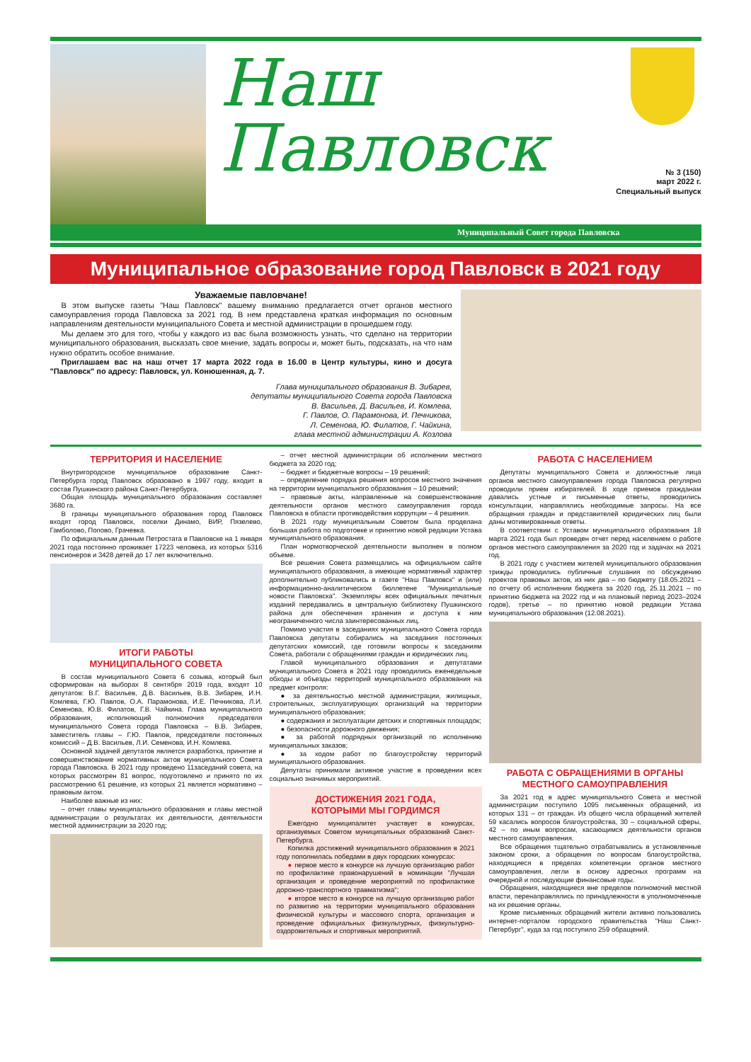Наш
Павловск
№ 3 (150)
март 2022 г.
Специальный выпуск
Муниципальный Совет города Павловска
Муниципальное образование город Павловск в 2021 году
Уважаемые павловчане!
В этом выпуске газеты "Наш Павловск" вашему вниманию предлагается отчет органов местного самоуправления города Павловска за 2021 год. В нем представлена краткая информация по основным направлениям деятельности муниципального Совета и местной администрации в прошедшем году.
Мы делаем это для того, чтобы у каждого из вас была возможность узнать, что сделано на территории муниципального образования, высказать свое мнение, задать вопросы и, может быть, подсказать, на что нам нужно обратить особое внимание.
Приглашаем вас на наш отчет 17 марта 2022 года в 16.00 в Центр культуры, кино и досуга "Павловск" по адресу: Павловск, ул. Конюшенная, д. 7.
Глава муниципального образования В. Зибарев,
депутаты муниципального Совета города Павловска
В. Васильев, Д. Васильев, И. Комлева,
Г. Павлов, О. Парамонова, И. Печникова,
Л. Семенова, Ю. Филатов, Г. Чайкина,
глава местной администрации А. Козлова
ТЕРРИТОРИЯ И НАСЕЛЕНИЕ
Внутригородское муниципальное образование Санкт-Петербурга город Павловск образовано в 1997 году, входит в состав Пушкинского района Санкт-Петербурга.
Общая площадь муниципального образования составляет 3680 га.
В границы муниципального образования город Павловск входят город Павловск, поселки Динамо, ВИР, Пязелево, Гамболово, Попово, Грачевка.
По официальным данным Петростата в Павловске на 1 января 2021 года постоянно проживает 17223 человека, из которых 5316 пенсионеров и 3428 детей до 17 лет включительно.
ИТОГИ РАБОТЫ
МУНИЦИПАЛЬНОГО СОВЕТА
В состав муниципального Совета 6 созыва, который был сформирован на выборах 8 сентября 2019 года, входят 10 депутатов: В.Г. Васильев, Д.В. Васильев, В.В. Зибарев, И.Н. Комлева, Г.Ю. Павлов, О.А. Парамонова, И.Е. Печникова, Л.И. Семенова, Ю.В. Филатов, Г.В. Чайкина. Глава муниципального образования, исполняющий полномочия председателя муниципального Совета города Павловска – В.В. Зибарев, заместитель главы – Г.Ю. Павлов, председатели постоянных комиссий – Д.В. Васильев, Л.И. Семенова, И.Н. Комлева.
Основной задачей депутатов является разработка, принятие и совершенствование нормативных актов муниципального Совета города Павловска. В 2021 году проведено 11заседаний совета, на которых рассмотрен 81 вопрос, подготовлено и принято по их рассмотрению 61 решение, из которых 21 является нормативно – правовым актом.
Наиболее важные из них:
– отчет главы муниципального образования и главы местной администрации о результатах их деятельности, деятельности местной администрации за 2020 год;
– отчет местной администрации об исполнении местного бюджета за 2020 год;
– бюджет и бюджетные вопросы – 19 решений;
– определение порядка решения вопросов местного значения на территории муниципального образования – 10 решений;
– правовые акты, направленные на совершенствование деятельности органов местного самоуправления города Павловска в области противодействия коррупции – 4 решения.
В 2021 году муниципальным Советом была проделана большая работа по подготовке и принятию новой редакции Устава муниципального образования.
План нормотворческой деятельности выполнен в полном объеме.
Все решения Совета размещались на официальном сайте муниципального образования, а имеющие нормативный характер дополнительно публиковались в газете "Наш Павловск" и (или) информационно-аналитическом бюллетене "Муниципальные новости Павловска". Экземпляры всех официальных печатных изданий передавались в центральную библиотеку Пушкинского района для обеспечения хранения и доступа к ним неограниченного числа заинтересованных лиц.
Помимо участия в заседаниях муниципального Совета города Павловска депутаты собирались на заседания постоянных депутатских комиссий, где готовили вопросы к заседаниям Совета, работали с обращениями граждан и юридических лиц.
Главой муниципального образования и депутатами муниципального Совета в 2021 году проводились еженедельные обходы и объезды территорий муниципального образования на предмет контроля:
● за деятельностью местной администрации, жилищных, строительных, эксплуатирующих организаций на территории муниципального образования;
● содержания и эксплуатации детских и спортивных площадок;
● безопасности дорожного движения;
● за работой подрядных организаций по исполнению муниципальных заказов;
● за ходом работ по благоустройству территорий муниципального образования.
Депутаты принимали активное участие в проведении всех социально значимых мероприятий.
ДОСТИЖЕНИЯ 2021 ГОДА,
КОТОРЫМИ МЫ ГОРДИМСЯ
Ежегодно муниципалитет участвует в конкурсах, организуемых Советом муниципальных образований Санкт-Петербурга.
Копилка достижений муниципального образования в 2021 году пополнилась победами в двух городских конкурсах:
● первое место в конкурсе на лучшую организацию работ по профилактике правонарушений в номинации "Лучшая организация и проведение мероприятий по профилактике дорожно-транспортного травматизма";
● второе место в конкурсе на лучшую организацию работ по развитию на территории муниципального образования физической культуры и массового спорта, организация и проведение официальных физкультурных, физкультурно-оздоровительных и спортивных мероприятий.
РАБОТА С НАСЕЛЕНИЕМ
Депутаты муниципального Совета и должностные лица органов местного самоуправления города Павловска регулярно проводили прием избирателей. В ходе приемов гражданам давались устные и письменные ответы, проводились консультации, направлялись необходимые запросы. На все обращения граждан и представителей юридических лиц были даны мотивированные ответы.
В соответствии с Уставом муниципального образования 18 марта 2021 года был проведен отчет перед населением о работе органов местного самоуправления за 2020 год и задачах на 2021 год.
В 2021 году с участием жителей муниципального образования трижды проводились публичные слушания по обсуждению проектов правовых актов, из них два – по бюджету (18.05.2021 – по отчету об исполнении бюджета за 2020 год, 25.11.2021 – по принятию бюджета на 2022 год и на плановый период 2023–2024 годов), третье – по принятию новой редакции Устава муниципального образования (12.08.2021).
РАБОТА С ОБРАЩЕНИЯМИ В ОРГАНЫ
МЕСТНОГО САМОУПРАВЛЕНИЯ
За 2021 год в адрес муниципального Совета и местной администрации поступило 1095 письменных обращений, из которых 131 – от граждан. Из общего числа обращений жителей 59 касались вопросов благоустройства, 30 – социальной сферы, 42 – по иным вопросам, касающимся деятельности органов местного самоуправления.
Все обращения тщательно отрабатывались в установленные законом сроки, а обращения по вопросам благоустройства, находящиеся в пределах компетенции органов местного самоуправления, легли в основу адресных программ на очередной и последующие финансовые годы.
Обращения, находящиеся вне пределов полномочий местной власти, перенаправлялись по принадлежности в уполномоченные на их решение органы.
Кроме письменных обращений жители активно пользовались интернет-порталом городского правительства "Наш Санкт-Петербург", куда за год поступило 259 обращений.